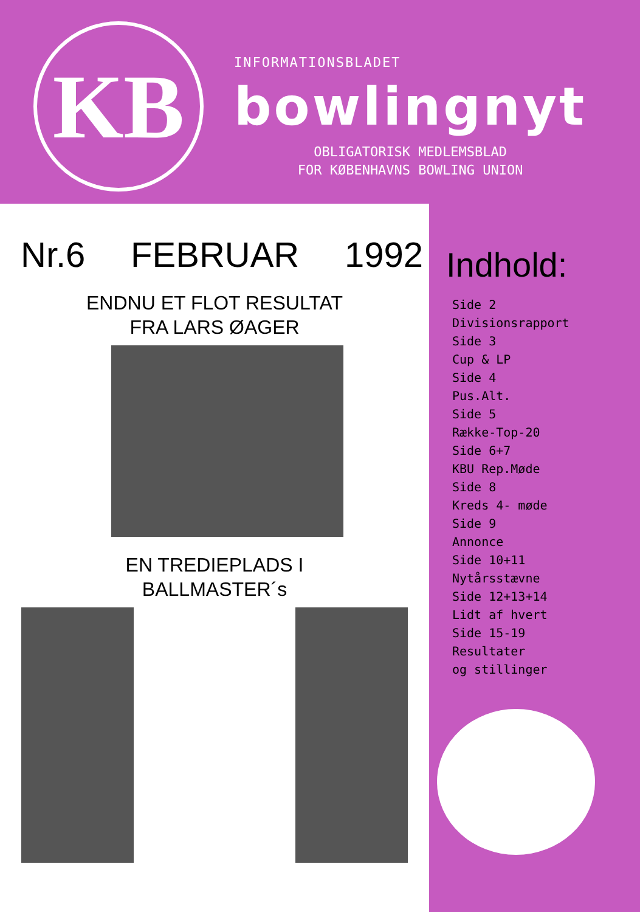KB
INFORMATIONSBLADET
bowlingnyt
OBLIGATORISK MEDLEMSBLAD
FOR KØBENHAVNS BOWLING UNION
Nr.6 FEBRUAR 1992
ENDNU ET FLOT RESULTAT
FRA LARS ØAGER
EN TREDIEPLADS I
BALLMASTER´s
Indhold:
Side 2
Divisionsrapport
Side 3
Cup & LP
Side 4
Pus.Alt.
Side 5
Række-Top-20
Side 6+7
KBU Rep.Møde
Side 8
Kreds 4- møde
Side 9
Annonce
Side 10+11
Nytårsstævne
Side 12+13+14
Lidt af hvert
Side 15-19
Resultater
og stillinger